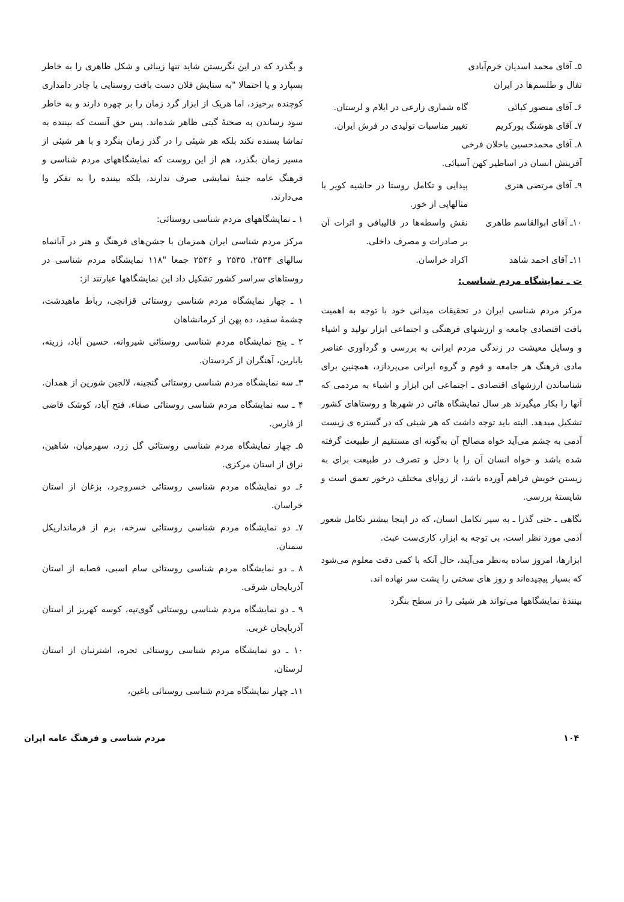۵ـ آقای محمد اسدیان خرم‌آبادی
تفال و طلسم‌ها در ایران
۶ـ آقای منصور کیائی گاه شماری زارعی در ایلام و لرستان.
۷ـ آقای هوشنگ پورکریم تغییر مناسبات تولیدی در فرش ایران.
۸ـ آقای محمدحسین باحلان فرخی
آفرینش انسان در اساطیر کهن آسیائی.
۹ـ آقای مرتضی هنری پیدایی و تکامل روستا در حاشیه کویر با مثالهایی از خور.
۱۰ـ آقای ابوالقاسم طاهری
نقش واسطه‌ها در قالیبافی و اثرات آن بر صادرات و مصرف داخلی.
۱۱ـ آقای احمد شاهد اکراد خراسان.
ت ـ نمایشگاه مردم شناسی:
مرکز مردم شناسی ایران در تحقیقات میدانی خود با توجه به اهمیت بافت اقتصادی جامعه و ارزشهای فرهنگی و اجتماعی ابزار تولید و اشیاء و وسایل معیشت در زندگی مردم ایرانی به بررسی و گردآوری عناصر مادی فرهنگ هر جامعه و قوم و گروه ایرانی می‌پردازد، همچنین برای شناساندن ارزشهای اقتصادی ـ اجتماعی این ابزار و اشیاء به مردمی که آنها را بکار میگیرند هر سال نمایشگاه هائی در شهرها و روستاهای کشور تشکیل میدهد. البته باید توجه داشت که هر شیئی که در گستره ی زیست آدمی به چشم می‌آید خواه مصالح آن به‌گونه ای مستقیم از طبیعت گرفته شده باشد و خواه انسان آن را با دخل و تصرف در طبیعت برای به زیستن خویش فراهم آورده باشد، از زوایای مختلف درخور تعمق است و شایسته‌ٔ بررسی.
نگاهی ـ حتی گذرا ـ به سیر تکامل انسان، که در اینجا بیشتر تکامل شعور آدمی مورد نظر است، بی توجه به ابزار، کاری‌ست عبث.
ابزارها، امروز ساده به‌نظر می‌آیند، حال آنکه با کمی دقت معلوم می‌شود که بسیار پیچیده‌اند و روز های سختی را پشت سر نهاده اند.
بیننده‌ٔ نمایشگاهها می‌تواند هر شیئی را در سطح بنگرد
و بگذرد که در این نگریستن شاید تنها زیبائی و شکل ظاهری را به خاطر بسپارد و یا احتمالا "به ستایش فلان دست بافت روستایی یا چادر دامداری کوچنده برخیزد، اما هریک از ابزار گرد زمان را بر چهره دارند و به خاطر سود رساندن به صحنه‌ٔ گیتی ظاهر شده‌اند. پس حق آنست که بیننده به تماشا بسنده نکند بلکه هر شیئی را در گذر زمان بنگرد و با هر شیئی از مسیر زمان بگذرد، هم از این روست که نمایشگاههای مردم شناسی و فرهنگ عامه جنبه‌ٔ نمایشی صرف ندارند، بلکه بیننده را به تفکر وا می‌دارند.
۱ ـ نمایشگاههای مردم شناسی روستائی:
مرکز مردم شناسی ایران همزمان با جشن‌های فرهنگ و هنر در آبانماه سالهای ۲۵۳۴، ۲۵۳۵ و ۲۵۳۶ جمعا "۱۱۸ نمایشگاه مردم شناسی در روستاهای سراسر کشور تشکیل داد این نمایشگاهها عبارتند از:
۱ ـ چهار نمایشگاه مردم شناسی روستائی قزانچی، رباط ماهیدشت، چشمه‌ٔ سفید، ده پهن از کرمانشاهان
۲ ـ پنج نمایشگاه مردم شناسی روستائی شیروانه، حسین آباد، زرینه، بابارین، آهنگران از کردستان.
۳ـ سه نمایشگاه مردم شناسی روستائی گنجینه، لالجین شورین از همدان.
۴ ـ سه نمایشگاه مردم شناسی روستائی صفاء، فتح آباد، کوشک قاضی از فارس.
۵ـ چهار نمایشگاه مردم شناسی روستائی گل زرد، سهرمیان، شاهین، نراق از استان مرکزی.
۶ـ دو نمایشگاه مردم شناسی روستائی خسروجرد، بزغان از استان خراسان.
۷ـ دو نمایشگاه مردم شناسی روستائی سرخه، برم از فرمانداریکل سمنان.
۸ ـ دو نمایشگاه مردم شناسی روستائی سام اسبی، قصابه از استان آذربایجان شرقی.
۹ ـ دو نمایشگاه مردم شناسی روستائی گوی‌تپه، کوسه کهریز از استان آذربایجان غربی.
۱۰ ـ دو نمایشگاه مردم شناسی روستائی تجره، اشترنبان از استان لرستان.
۱۱ـ چهار نمایشگاه مردم شناسی روستائی باغین،
۱۰۴ مردم شناسی و فرهنگ عامه ایران